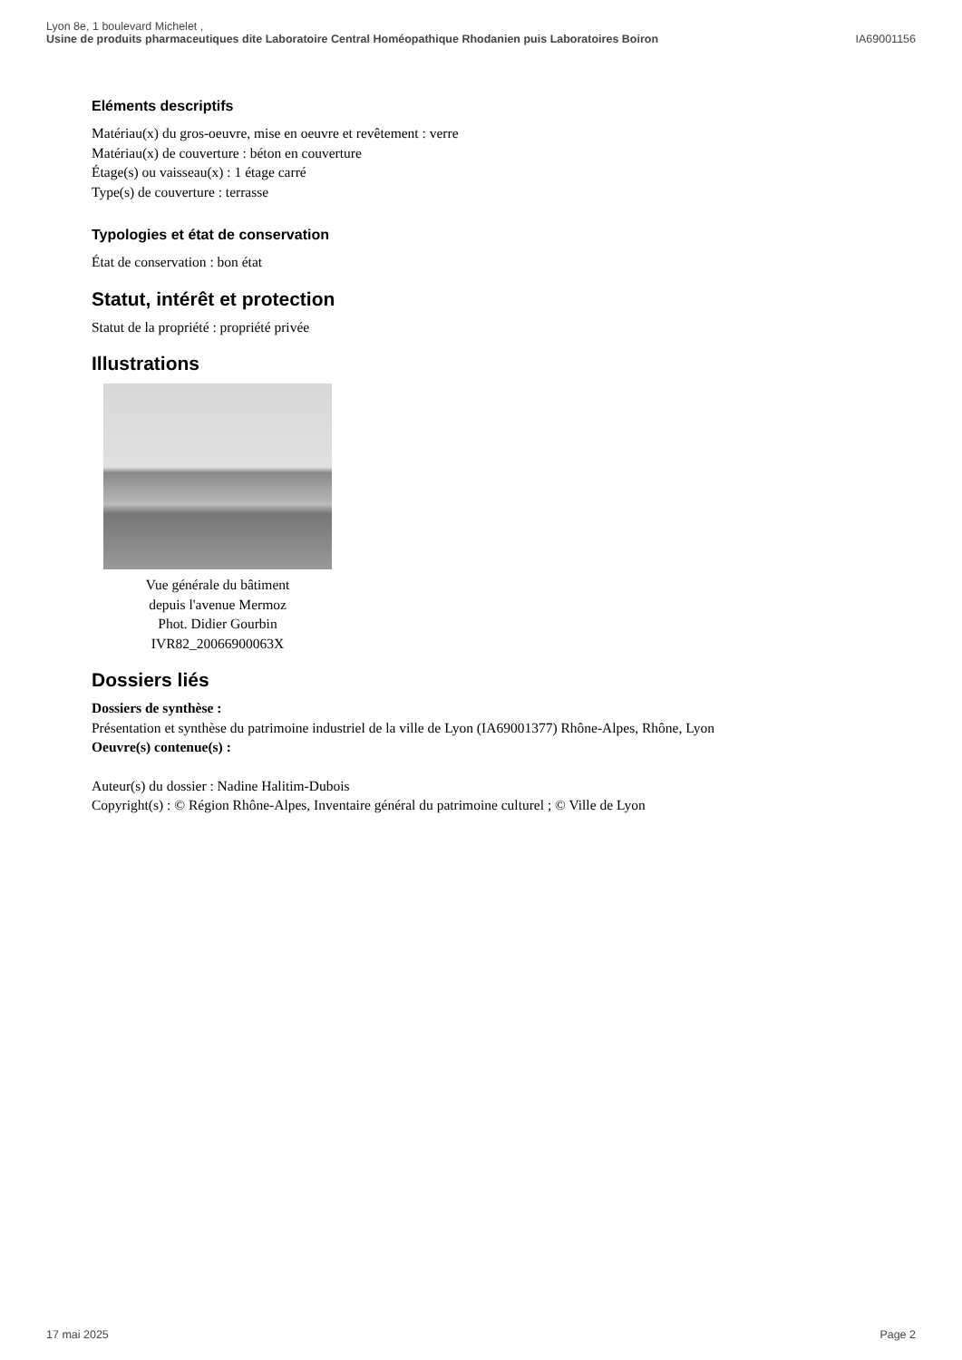Lyon 8e, 1 boulevard Michelet ,
Usine de produits pharmaceutiques dite Laboratoire Central Homéopathique Rhodanien puis Laboratoires Boiron
IA69001156
Eléments descriptifs
Matériau(x) du gros-oeuvre, mise en oeuvre et revêtement : verre
Matériau(x) de couverture : béton en couverture
Étage(s) ou vaisseau(x) : 1 étage carré
Type(s) de couverture : terrasse
Typologies et état de conservation
État de conservation : bon état
Statut, intérêt et protection
Statut de la propriété : propriété privée
Illustrations
Vue générale du bâtiment
depuis l'avenue Mermoz
Phot. Didier Gourbin
IVR82_20066900063X
Dossiers liés
Dossiers de synthèse :
Présentation et synthèse du patrimoine industriel de la ville de Lyon (IA69001377) Rhône-Alpes, Rhône, Lyon
Oeuvre(s) contenue(s) :
Auteur(s) du dossier : Nadine Halitim-Dubois
Copyright(s) : © Région Rhône-Alpes, Inventaire général du patrimoine culturel ; © Ville de Lyon
17 mai 2025 Page 2